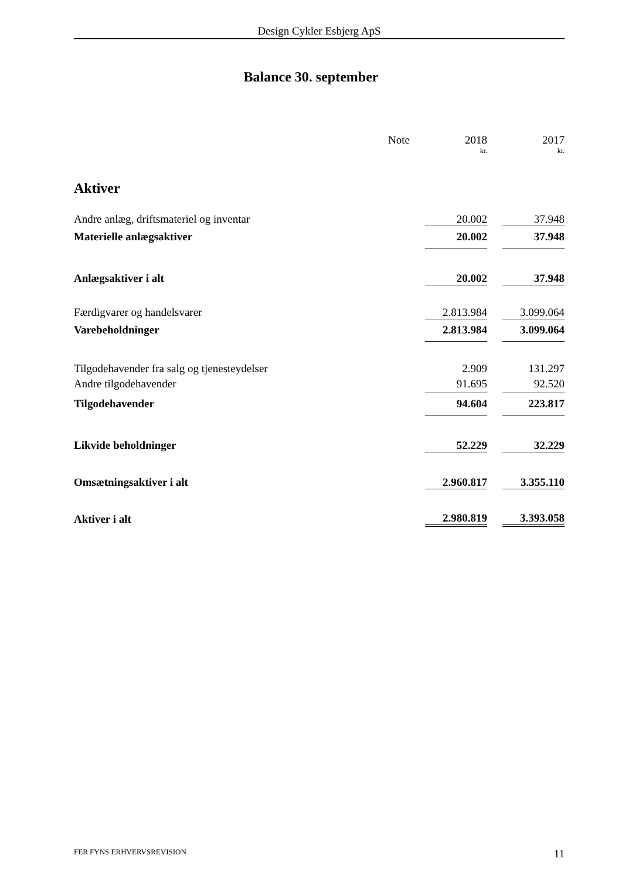Design Cykler Esbjerg ApS
Balance 30. september
| | Note | | 2018 | | 2017 |
| | | | kr. | | kr. |
| Aktiver | | | | | |
| Andre anlæg, driftsmateriel og inventar | | | 20.002 | | 37.948 |
| Materielle anlægsaktiver | | | 20.002 | | 37.948 |
| Anlægsaktiver i alt | | | 20.002 | | 37.948 |
| Færdigvarer og handelsvarer | | | 2.813.984 | | 3.099.064 |
| Varebeholdninger | | | 2.813.984 | | 3.099.064 |
| Tilgodehavender fra salg og tjenesteydelser | | | 2.909 | | 131.297 |
| Andre tilgodehavender | | | 91.695 | | 92.520 |
| Tilgodehavender | | | 94.604 | | 223.817 |
| Likvide beholdninger | | | 52.229 | | 32.229 |
| Omsætningsaktiver i alt | | | 2.960.817 | | 3.355.110 |
| Aktiver i alt | | | 2.980.819 | | 3.393.058 |
FER FYNS ERHVERVSREVISION 11